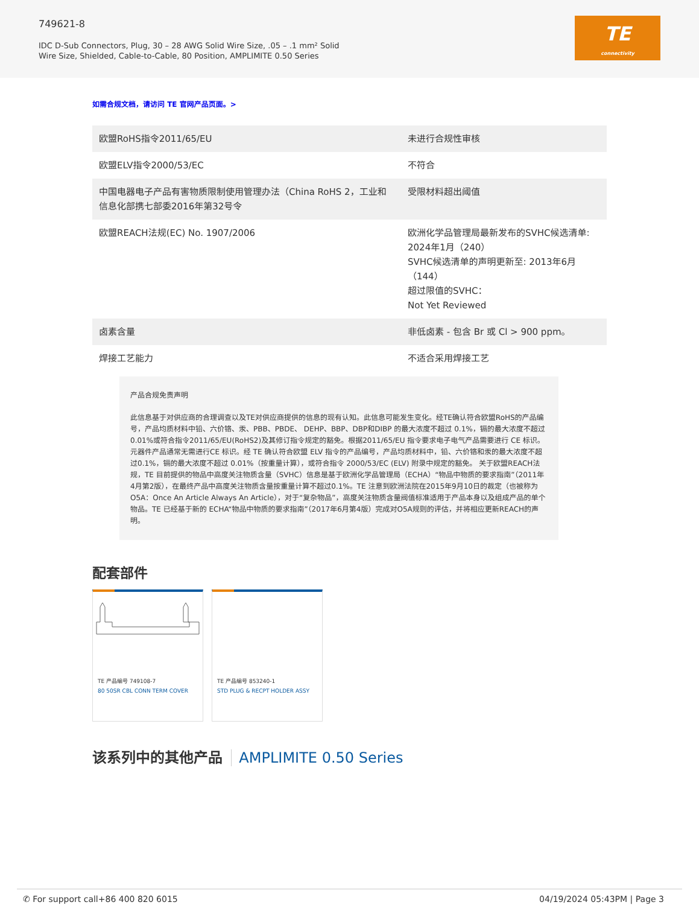749621-8
IDC D-Sub Connectors, Plug, 30 – 28 AWG Solid Wire Size, .05 – .1 mm² Solid Wire Size, Shielded, Cable-to-Cable, 80 Position, AMPLIMITE 0.50 Series
TE
connectivity
如需合规文档，请访问 TE 官网产品页面。>
| 欧盟RoHS指令2011/65/EU | 未进行合规性审核 |
| 欧盟ELV指令2000/53/EC | 不符合 |
| 中国电器电子产品有害物质限制使用管理办法（China RoHS 2，工业和信息化部携七部委2016年第32号令 | 受限材料超出阈值 |
| 欧盟REACH法规(EC) No. 1907/2006 | 欧洲化学品管理局最新发布的SVHC候选清单: 2024年1月（240） SVHC候选清单的声明更新至: 2013年6月（144） 超过限值的SVHC： Not Yet Reviewed |
| 卤素含量 | 非低卤素 - 包含 Br 或 Cl > 900 ppm。 |
| 焊接工艺能力 | 不适合采用焊接工艺 |
产品合规免责声明
此信息基于对供应商的合理调查以及TE对供应商提供的信息的现有认知。此信息可能发生变化。经TE确认符合欧盟RoHS的产品编号，产品均质材料中铅、六价铬、汞、PBB、PBDE、 DEHP、BBP、DBP和DIBP 的最大浓度不超过 0.1%，镉的最大浓度不超过 0.01%或符合指令2011/65/EU(RoHS2)及其修订指令规定的豁免。根据2011/65/EU 指令要求电子电气产品需要进行 CE 标识。元器件产品通常无需进行CE 标识。经 TE 确认符合欧盟 ELV 指令的产品编号，产品均质材料中，铅、六价铬和汞的最大浓度不超过0.1%，镉的最大浓度不超过 0.01%（按重量计算），或符合指令 2000/53/EC (ELV) 附录中规定的豁免。 关于欧盟REACH法规，TE 目前提供的物品中高度关注物质含量（SVHC）信息是基于欧洲化学品管理局（ECHA）“物品中物质的要求指南”（2011年4月第2版），在最终产品中高度关注物质含量按重量计算不超过0.1%。TE 注意到欧洲法院在2015年9月10日的裁定（也被称为O5A：Once An Article Always An Article），对于“复杂物品”，高度关注物质含量阀值标准适用于产品本身以及组成产品的单个物品。TE 已经基于新的 ECHA“物品中物质的要求指南”（2017年6月第4版）完成对O5A规则的评估，并将相应更新REACH的声明。
配套部件
TE 产品编号 749108-7
80 50SR CBL CONN TERM COVER
TE 产品编号 853240-1
STD PLUG & RECPT HOLDER ASSY
该系列中的其他产品 AMPLIMITE 0.50 Series
✆ For support call+86 400 820 6015 04/19/2024 05:43PM | Page 3